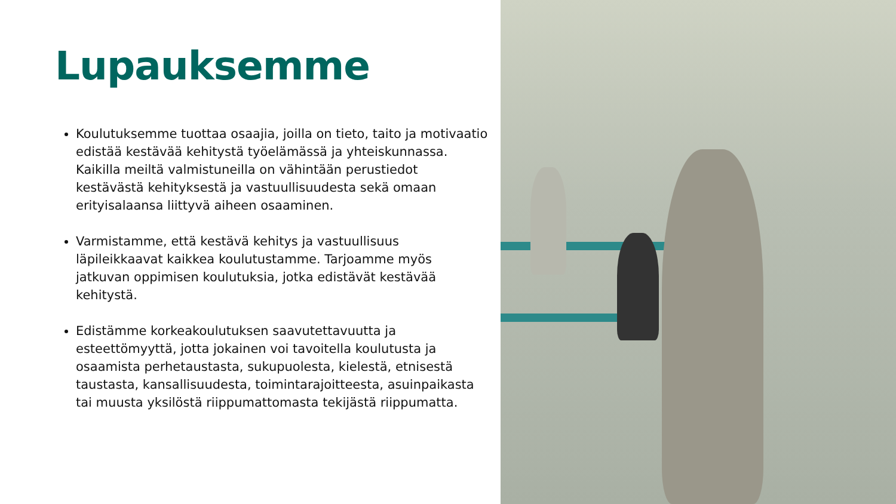Lupauksemme
Koulutuksemme tuottaa osaajia, joilla on tieto, taito ja motivaatio edistää kestävää kehitystä työelämässä ja yhteiskunnassa. Kaikilla meiltä valmistuneilla on vähintään perustiedot kestävästä kehityksestä ja vastuullisuudesta sekä omaan erityisalaansa liittyvä aiheen osaaminen.
Varmistamme, että kestävä kehitys ja vastuullisuus läpileikkaavat kaikkea koulutustamme. Tarjoamme myös jatkuvan oppimisen koulutuksia, jotka edistävät kestävää kehitystä.
Edistämme korkeakoulutuksen saavutettavuutta ja esteettömyyttä, jotta jokainen voi tavoitella koulutusta ja osaamista perhetaustasta, sukupuolesta, kielestä, etnisestä taustasta, kansallisuudesta, toimintarajoitteesta, asuinpaikasta tai muusta yksilöstä riippumattomasta tekijästä riippumatta.